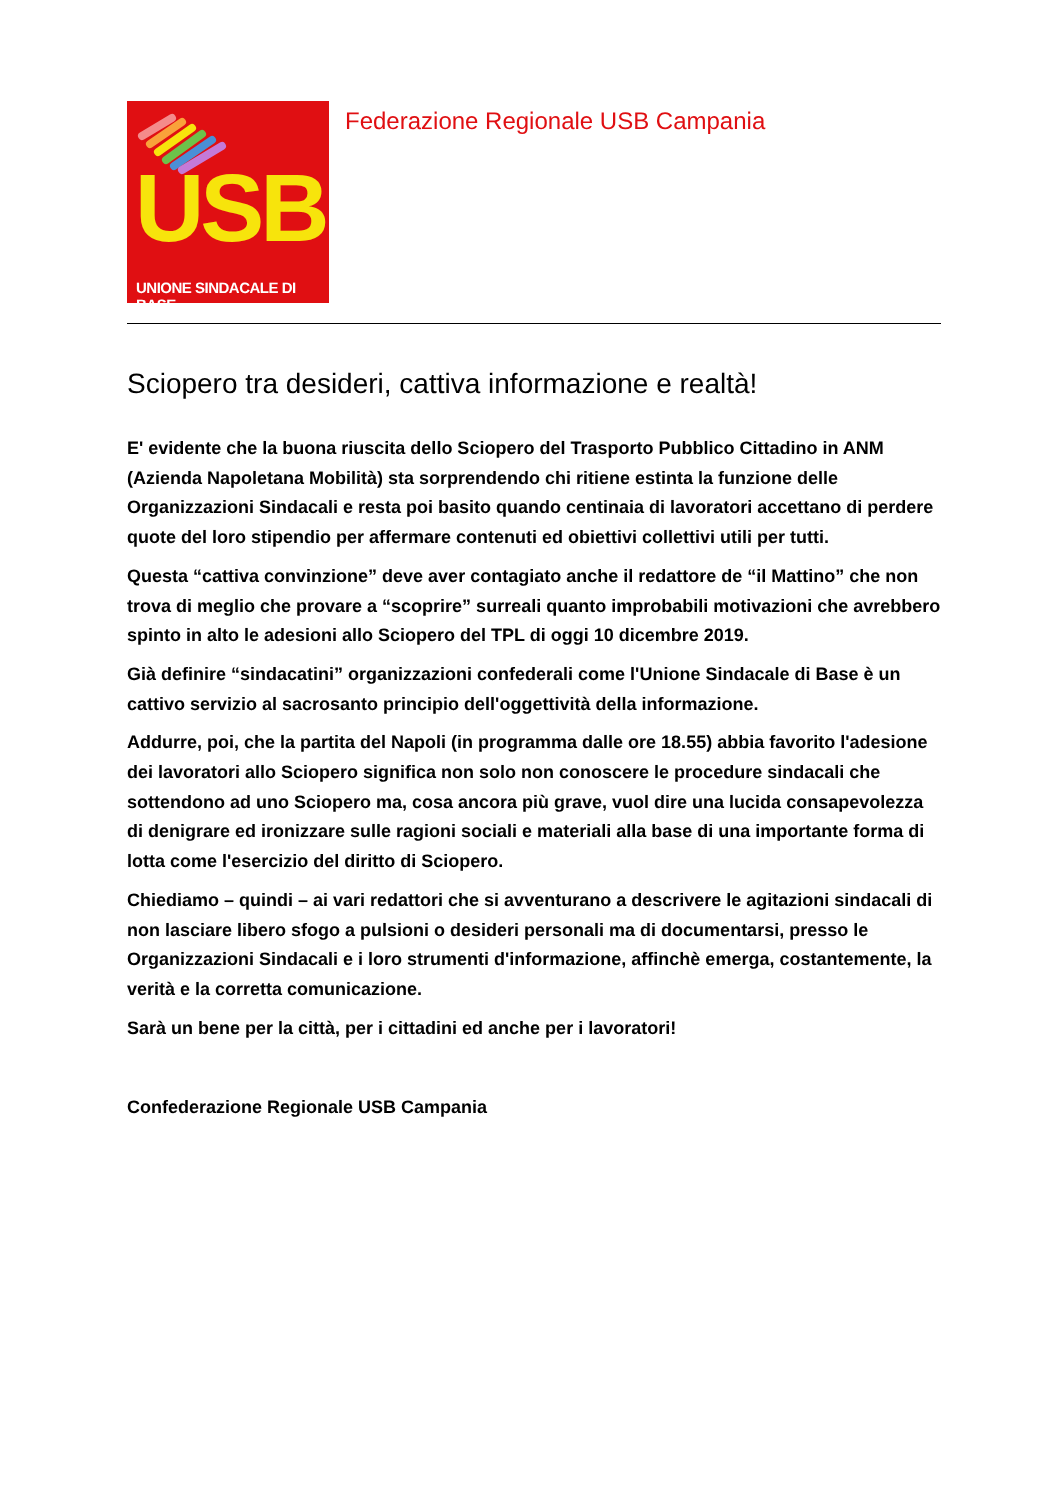USB
UNIONE SINDACALE DI BASE
Federazione Regionale USB Campania
Sciopero tra desideri, cattiva informazione e realtà!
E' evidente che la buona riuscita dello Sciopero del Trasporto Pubblico Cittadino in ANM (Azienda Napoletana Mobilità) sta sorprendendo chi ritiene estinta la funzione delle Organizzazioni Sindacali e resta poi basito quando centinaia di lavoratori accettano di perdere quote del loro stipendio per affermare contenuti ed obiettivi collettivi utili per tutti.
Questa “cattiva convinzione” deve aver contagiato anche il redattore de “il Mattino” che non trova di meglio che provare a “scoprire” surreali quanto improbabili motivazioni che avrebbero spinto in alto le adesioni allo Sciopero del TPL di oggi 10 dicembre 2019.
Già definire “sindacatini” organizzazioni confederali come l'Unione Sindacale di Base è un cattivo servizio al sacrosanto principio dell'oggettività della informazione.
Addurre, poi, che la partita del Napoli (in programma dalle ore 18.55) abbia favorito l'adesione dei lavoratori allo Sciopero significa non solo non conoscere le procedure sindacali che sottendono ad uno Sciopero ma, cosa ancora più grave, vuol dire una lucida consapevolezza di denigrare ed ironizzare sulle ragioni sociali e materiali alla base di una importante forma di lotta come l'esercizio del diritto di Sciopero.
Chiediamo – quindi – ai vari redattori che si avventurano a descrivere le agitazioni sindacali di non lasciare libero sfogo a pulsioni o desideri personali ma di documentarsi, presso le Organizzazioni Sindacali e i loro strumenti d'informazione, affinchè emerga, costantemente, la verità e la corretta comunicazione.
Sarà un bene per la città, per i cittadini ed anche per i lavoratori!
Confederazione Regionale USB Campania